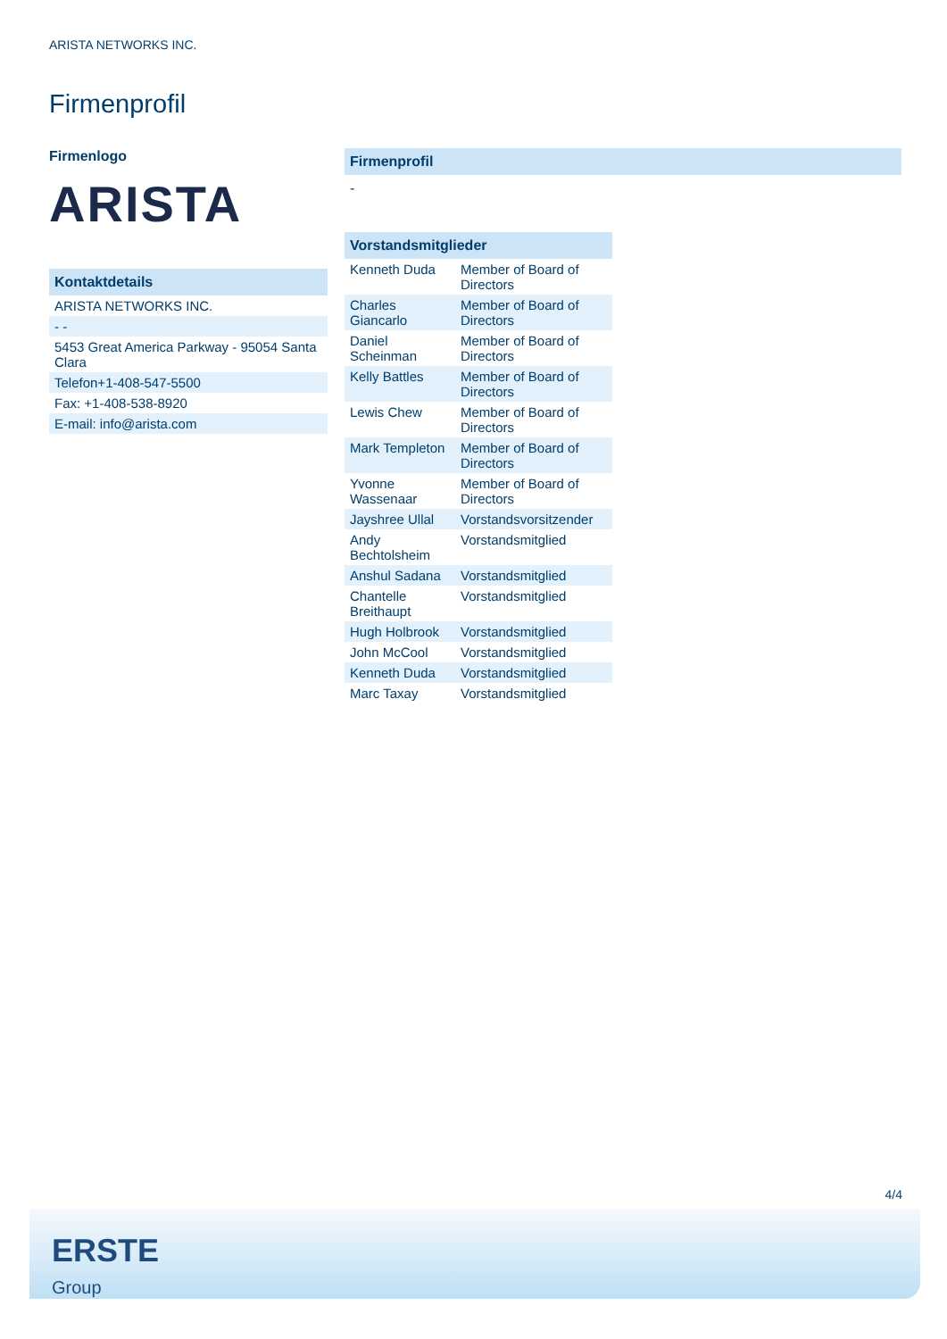ARISTA NETWORKS INC.
Firmenprofil
Firmenlogo
ARISTA
Kontaktdetails
| ARISTA NETWORKS INC. |
| - - |
| 5453 Great America Parkway - 95054 Santa Clara |
| Telefon+1-408-547-5500 |
| Fax: +1-408-538-8920 |
| E-mail: info@arista.com |
Firmenprofil
-
Vorstandsmitglieder
| Kenneth Duda | Member of Board of Directors |
| Charles Giancarlo | Member of Board of Directors |
| Daniel Scheinman | Member of Board of Directors |
| Kelly Battles | Member of Board of Directors |
| Lewis Chew | Member of Board of Directors |
| Mark Templeton | Member of Board of Directors |
| Yvonne Wassenaar | Member of Board of Directors |
| Jayshree Ullal | Vorstandsvorsitzender |
| Andy Bechtolsheim | Vorstandsmitglied |
| Anshul Sadana | Vorstandsmitglied |
| Chantelle Breithaupt | Vorstandsmitglied |
| Hugh Holbrook | Vorstandsmitglied |
| John McCool | Vorstandsmitglied |
| Kenneth Duda | Vorstandsmitglied |
| Marc Taxay | Vorstandsmitglied |
4/4
ERSTE
Group